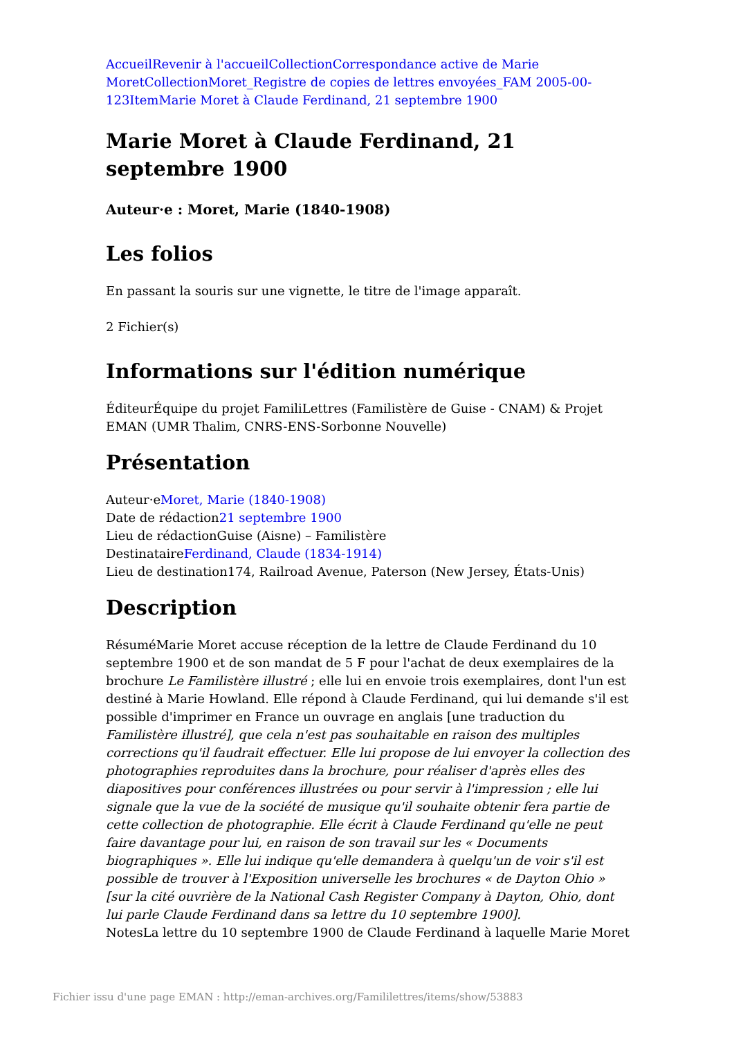Accueil Revenir à l'accueil Collection Correspondance active de Marie Moret Collection Moret_Registre de copies de lettres envoyées_FAM 2005-00-123 Item Marie Moret à Claude Ferdinand, 21 septembre 1900
Marie Moret à Claude Ferdinand, 21 septembre 1900
Auteur·e : Moret, Marie (1840-1908)
Les folios
En passant la souris sur une vignette, le titre de l'image apparaît.
2 Fichier(s)
Informations sur l'édition numérique
ÉditeurÉquipe du projet FamiliLettres (Familistère de Guise - CNAM) & Projet EMAN (UMR Thalim, CNRS-ENS-Sorbonne Nouvelle)
Présentation
Auteur·eMoret, Marie (1840-1908)
Date de rédaction21 septembre 1900
Lieu de rédactionGuise (Aisne) – Familistère
DestinataireFerdinand, Claude (1834-1914)
Lieu de destination174, Railroad Avenue, Paterson (New Jersey, États-Unis)
Description
RésuméMarie Moret accuse réception de la lettre de Claude Ferdinand du 10 septembre 1900 et de son mandat de 5 F pour l'achat de deux exemplaires de la brochure Le Familistère illustré ; elle lui en envoie trois exemplaires, dont l'un est destiné à Marie Howland. Elle répond à Claude Ferdinand, qui lui demande s'il est possible d'imprimer en France un ouvrage en anglais [une traduction du Familistère illustré], que cela n'est pas souhaitable en raison des multiples corrections qu'il faudrait effectuer. Elle lui propose de lui envoyer la collection des photographies reproduites dans la brochure, pour réaliser d'après elles des diapositives pour conférences illustrées ou pour servir à l'impression ; elle lui signale que la vue de la société de musique qu'il souhaite obtenir fera partie de cette collection de photographie. Elle écrit à Claude Ferdinand qu'elle ne peut faire davantage pour lui, en raison de son travail sur les « Documents biographiques ». Elle lui indique qu'elle demandera à quelqu'un de voir s'il est possible de trouver à l'Exposition universelle les brochures « de Dayton Ohio » [sur la cité ouvrière de la National Cash Register Company à Dayton, Ohio, dont lui parle Claude Ferdinand dans sa lettre du 10 septembre 1900].
NotesLa lettre du 10 septembre 1900 de Claude Ferdinand à laquelle Marie Moret
Fichier issu d'une page EMAN : http://eman-archives.org/Famililettres/items/show/53883